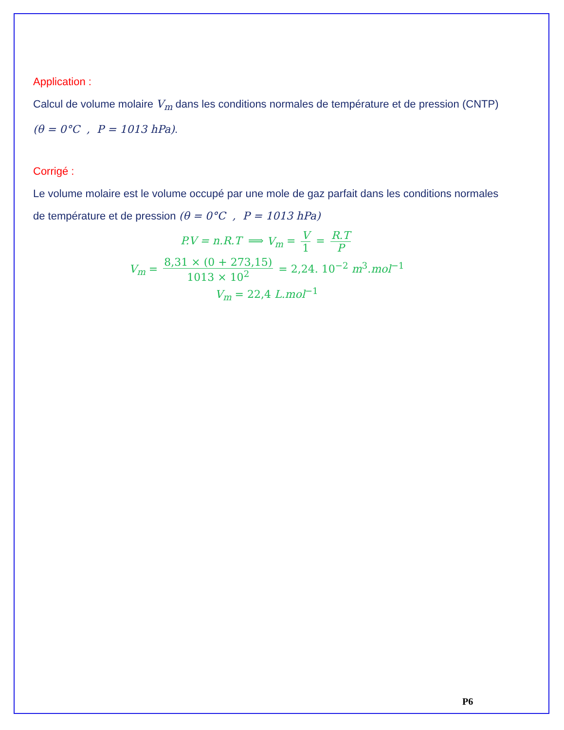Application :
Calcul de volume molaire V<sub>m</sub> dans les conditions normales de température et de pression (CNTP) (θ = 0°C , P = 1013 hPa).
Corrigé :
Le volume molaire est le volume occupé par une mole de gaz parfait dans les conditions normales de température et de pression (θ = 0°C , P = 1013 hPa)
P.V = n.R.T ⟹ V<sub>m</sub> = V 1 = R.T P
V<sub>m</sub> = 8,31 × (0 + 273,15) 1013 × 10<sup>2</sup> = 2,24. 10<sup>−2</sup> m<sup>3</sup>.mol<sup>−1</sup>
V<sub>m</sub> = 22,4 L.mol<sup>−1</sup>
P6